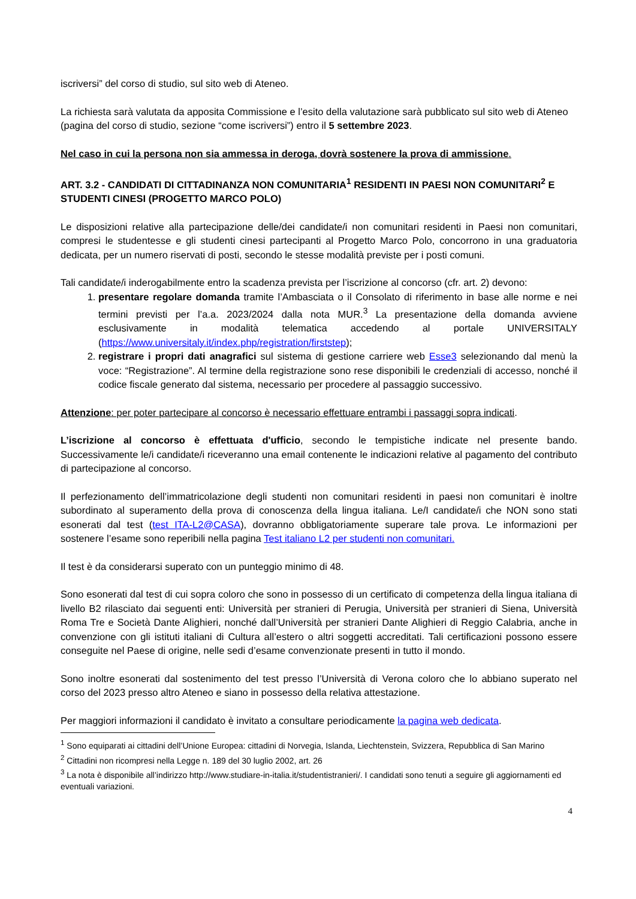iscriversi” del corso di studio, sul sito web di Ateneo.
La richiesta sarà valutata da apposita Commissione e l’esito della valutazione sarà pubblicato sul sito web di Ateneo (pagina del corso di studio, sezione “come iscriversi”) entro il 5 settembre 2023.
Nel caso in cui la persona non sia ammessa in deroga, dovrà sostenere la prova di ammissione.
ART. 3.2 - CANDIDATI DI CITTADINANZA NON COMUNITARIA<sup>1</sup> RESIDENTI IN PAESI NON COMUNITARI<sup>2</sup> E STUDENTI CINESI (PROGETTO MARCO POLO)
Le disposizioni relative alla partecipazione delle/dei candidate/i non comunitari residenti in Paesi non comunitari, compresi le studentesse e gli studenti cinesi partecipanti al Progetto Marco Polo, concorrono in una graduatoria dedicata, per un numero riservati di posti, secondo le stesse modalità previste per i posti comuni.
Tali candidate/i inderogabilmente entro la scadenza prevista per l’iscrizione al concorso (cfr. art. 2) devono:
1. presentare regolare domanda tramite l’Ambasciata o il Consolato di riferimento in base alle norme e nei termini previsti per l’a.a. 2023/2024 dalla nota MUR.<sup>3</sup> La presentazione della domanda avviene esclusivamente in modalità telematica accedendo al portale UNIVERSITALY (https://www.universitaly.it/index.php/registration/firststep);
2. registrare i propri dati anagrafici sul sistema di gestione carriere web Esse3 selezionando dal menù la voce: “Registrazione”. Al termine della registrazione sono rese disponibili le credenziali di accesso, nonché il codice fiscale generato dal sistema, necessario per procedere al passaggio successivo.
Attenzione: per poter partecipare al concorso è necessario effettuare entrambi i passaggi sopra indicati.
L’iscrizione al concorso è effettuata d'ufficio, secondo le tempistiche indicate nel presente bando. Successivamente le/i candidate/i riceveranno una email contenente le indicazioni relative al pagamento del contributo di partecipazione al concorso.
Il perfezionamento dell’immatricolazione degli studenti non comunitari residenti in paesi non comunitari è inoltre subordinato al superamento della prova di conoscenza della lingua italiana. Le/I candidate/i che NON sono stati esonerati dal test (test ITA-L2@CASA), dovranno obbligatoriamente superare tale prova. Le informazioni per sostenere l’esame sono reperibili nella pagina Test italiano L2 per studenti non comunitari.
Il test è da considerarsi superato con un punteggio minimo di 48.
Sono esonerati dal test di cui sopra coloro che sono in possesso di un certificato di competenza della lingua italiana di livello B2 rilasciato dai seguenti enti: Università per stranieri di Perugia, Università per stranieri di Siena, Università Roma Tre e Società Dante Alighieri, nonché dall’Università per stranieri Dante Alighieri di Reggio Calabria, anche in convenzione con gli istituti italiani di Cultura all’estero o altri soggetti accreditati. Tali certificazioni possono essere conseguite nel Paese di origine, nelle sedi d’esame convenzionate presenti in tutto il mondo.
Sono inoltre esonerati dal sostenimento del test presso l’Università di Verona coloro che lo abbiano superato nel corso del 2023 presso altro Ateneo e siano in possesso della relativa attestazione.
Per maggiori informazioni il candidato è invitato a consultare periodicamente la pagina web dedicata.
<sup>1</sup> Sono equiparati ai cittadini dell’Unione Europea: cittadini di Norvegia, Islanda, Liechtenstein, Svizzera, Repubblica di San Marino
<sup>2</sup> Cittadini non ricompresi nella Legge n. 189 del 30 luglio 2002, art. 26
<sup>3</sup> La nota è disponibile all’indirizzo http://www.studiare-in-italia.it/studentistranieri/. I candidati sono tenuti a seguire gli aggiornamenti ed eventuali variazioni.
4